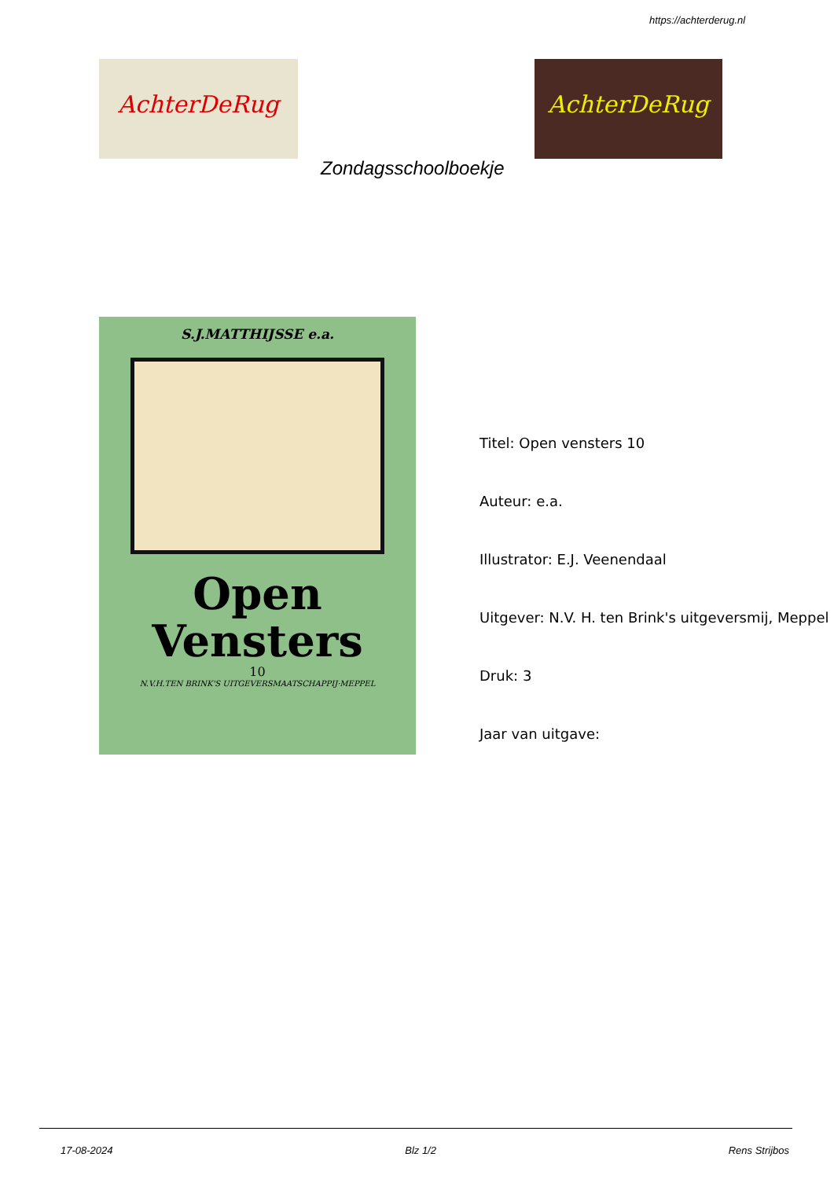https://achterderug.nl
AchterDeRug AchterDeRug
Zondagsschoolboekje
S.J.MATTHIJSSE e.a.
Open
Vensters
10
N.V.H.TEN BRINK'S UITGEVERSMAATSCHAPPIJ·MEPPEL
Titel: Open vensters 10
Auteur: e.a.
Illustrator: E.J. Veenendaal
Uitgever: N.V. H. ten Brink's uitgeversmij, Meppel
Druk: 3
Jaar van uitgave:
17-08-2024 Blz 1/2 Rens Strijbos